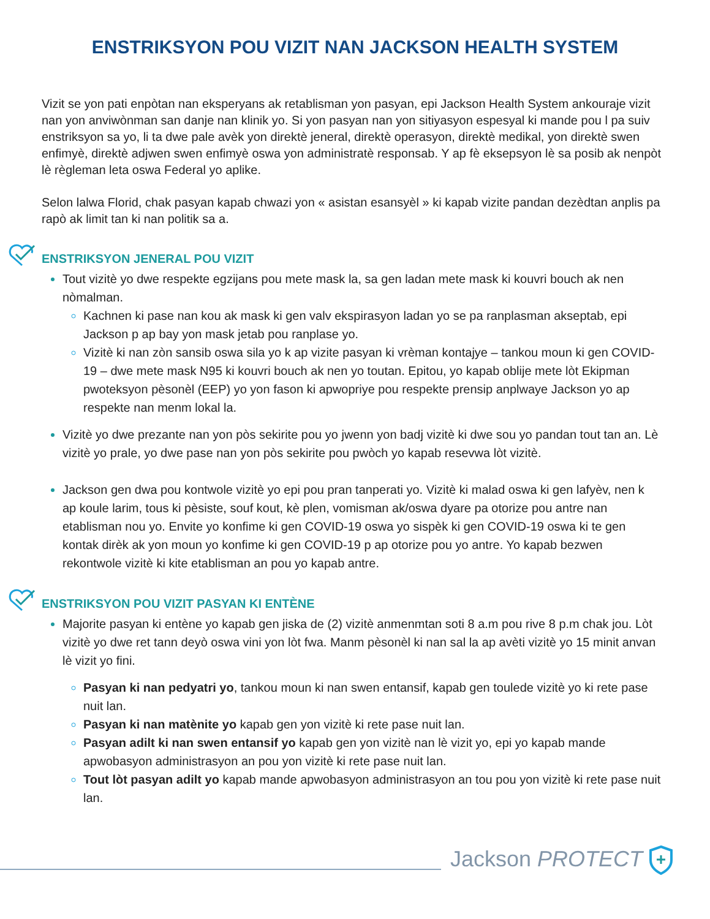ENSTRIKSYON POU VIZIT NAN JACKSON HEALTH SYSTEM
Vizit se yon pati enpòtan nan eksperyans ak retablisman yon pasyan, epi Jackson Health System ankouraje vizit nan yon anviwònman san danje nan klinik yo. Si yon pasyan nan yon sitiyasyon espesyal ki mande pou l pa suiv enstriksyon sa yo, li ta dwe pale avèk yon direktè jeneral, direktè operasyon, direktè medikal, yon direktè swen enfimyè, direktè adjwen swen enfimyè oswa yon administratè responsab. Y ap fè eksepsyon lè sa posib ak nenpòt lè règleman leta oswa Federal yo aplike.
Selon lalwa Florid, chak pasyan kapab chwazi yon « asistan esansyèl » ki kapab vizite pandan dezèdtan anplis pa rapò ak limit tan ki nan politik sa a.
ENSTRIKSYON JENERAL POU VIZIT
Tout vizitè yo dwe respekte egzijans pou mete mask la, sa gen ladan mete mask ki kouvri bouch ak nen nòmalman.
Kachnen ki pase nan kou ak mask ki gen valv ekspirasyon ladan yo se pa ranplasman akseptab, epi Jackson p ap bay yon mask jetab pou ranplase yo.
Vizitè ki nan zòn sansib oswa sila yo k ap vizite pasyan ki vrèman kontajye – tankou moun ki gen COVID-19 – dwe mete mask N95 ki kouvri bouch ak nen yo toutan. Epitou, yo kapab oblije mete lòt Ekipman pwoteksyon pèsonèl (EEP) yo yon fason ki apwopriye pou respekte prensip anplwaye Jackson yo ap respekte nan menm lokal la.
Vizitè yo dwe prezante nan yon pòs sekirite pou yo jwenn yon badj vizitè ki dwe sou yo pandan tout tan an. Lè vizitè yo prale, yo dwe pase nan yon pòs sekirite pou pwòch yo kapab resevwa lòt vizitè.
Jackson gen dwa pou kontwole vizitè yo epi pou pran tanperati yo. Vizitè ki malad oswa ki gen lafyèv, nen k ap koule larim, tous ki pèsiste, souf kout, kè plen, vomisman ak/oswa dyare pa otorize pou antre nan etablisman nou yo. Envite yo konfime ki gen COVID-19 oswa yo sispèk ki gen COVID-19 oswa ki te gen kontak dirèk ak yon moun yo konfime ki gen COVID-19 p ap otorize pou yo antre. Yo kapab bezwen rekontwole vizitè ki kite etablisman an pou yo kapab antre.
ENSTRIKSYON POU VIZIT PASYAN KI ENTÈNE
Majorite pasyan ki entène yo kapab gen jiska de (2) vizitè anmenmtan soti 8 a.m pou rive 8 p.m chak jou. Lòt vizitè yo dwe ret tann deyò oswa vini yon lòt fwa. Manm pèsonèl ki nan sal la ap avèti vizitè yo 15 minit anvan lè vizit yo fini.
Pasyan ki nan pedyatri yo, tankou moun ki nan swen entansif, kapab gen toulede vizitè yo ki rete pase nuit lan.
Pasyan ki nan matènite yo kapab gen yon vizitè ki rete pase nuit lan.
Pasyan adilt ki nan swen entansif yo kapab gen yon vizitè nan lè vizit yo, epi yo kapab mande apwobasyon administrasyon an pou yon vizitè ki rete pase nuit lan.
Tout lòt pasyan adilt yo kapab mande apwobasyon administrasyon an tou pou yon vizitè ki rete pase nuit lan.
Jackson PROTECT